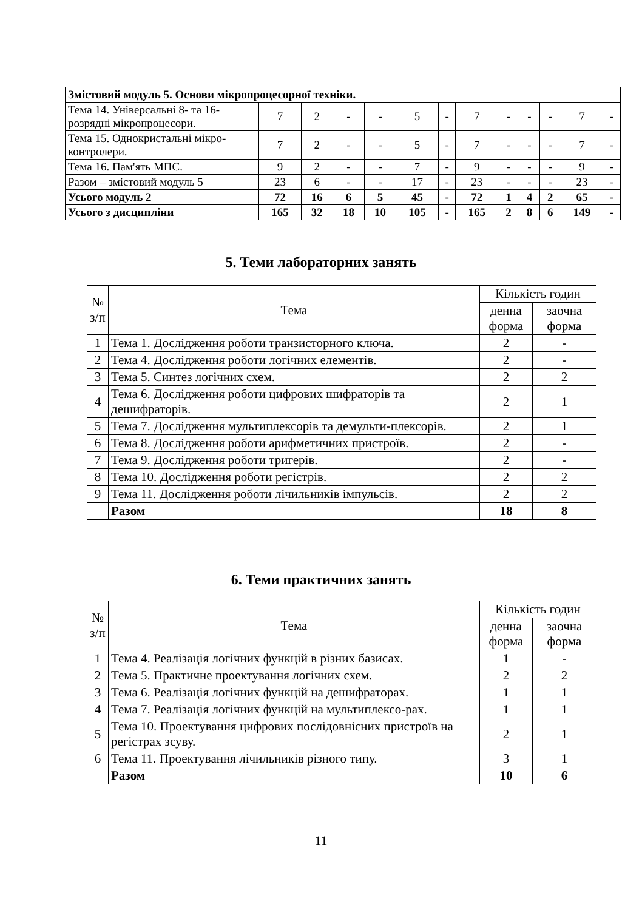| Змістовий модуль 5. Основи мікропроцесорної техніки. | | | | | | | | | | | | |
| Тема 14. Універсальні 8- та 16-розрядні мікропроцесори. | 7 | 2 | - | - | 5 | - | 7 | - | - | - | 7 | - |
| Тема 15. Однокристальні мікро-контролери. | 7 | 2 | - | - | 5 | - | 7 | - | - | - | 7 | - |
| Тема 16. Пам'ять МПС. | 9 | 2 | - | - | 7 | - | 9 | - | - | - | 9 | - |
| Разом – змістовий модуль 5 | 23 | 6 | - | - | 17 | - | 23 | - | - | - | 23 | - |
| Усього модуль 2 | 72 | 16 | 6 | 5 | 45 | - | 72 | 1 | 4 | 2 | 65 | - |
| Усього з дисципліни | 165 | 32 | 18 | 10 | 105 | - | 165 | 2 | 8 | 6 | 149 | - |
5. Теми лабораторних занять
| № з/п | Тема | Кількість годин | |
| --- | --- | --- | --- |
| | | денна форма | заочна форма |
| 1 | Тема 1. Дослідження роботи транзисторного ключа. | 2 | - |
| 2 | Тема 4. Дослідження роботи логічних елементів. | 2 | - |
| 3 | Тема 5. Синтез логічних схем. | 2 | 2 |
| 4 | Тема 6. Дослідження роботи цифрових шифраторів та дешифраторів. | 2 | 1 |
| 5 | Тема 7. Дослідження мультиплексорів та демульти-плексорів. | 2 | 1 |
| 6 | Тема 8. Дослідження роботи арифметичних пристроїв. | 2 | - |
| 7 | Тема 9. Дослідження роботи тригерів. | 2 | - |
| 8 | Тема 10. Дослідження роботи регістрів. | 2 | 2 |
| 9 | Тема 11. Дослідження роботи лічильників імпульсів. | 2 | 2 |
| | Разом | 18 | 8 |
6. Теми практичних занять
| № з/п | Тема | Кількість годин | |
| --- | --- | --- | --- |
| | | денна форма | заочна форма |
| 1 | Тема 4. Реалізація логічних функцій в різних базисах. | 1 | - |
| 2 | Тема 5. Практичне проектування логічних схем. | 2 | 2 |
| 3 | Тема 6. Реалізація логічних функцій на дешифраторах. | 1 | 1 |
| 4 | Тема 7. Реалізація логічних функцій на мультиплексо-рах. | 1 | 1 |
| 5 | Тема 10. Проектування цифрових послідовнісних пристроїв на регістрах зсуву. | 2 | 1 |
| 6 | Тема 11. Проектування лічильників різного типу. | 3 | 1 |
| | Разом | 10 | 6 |
11